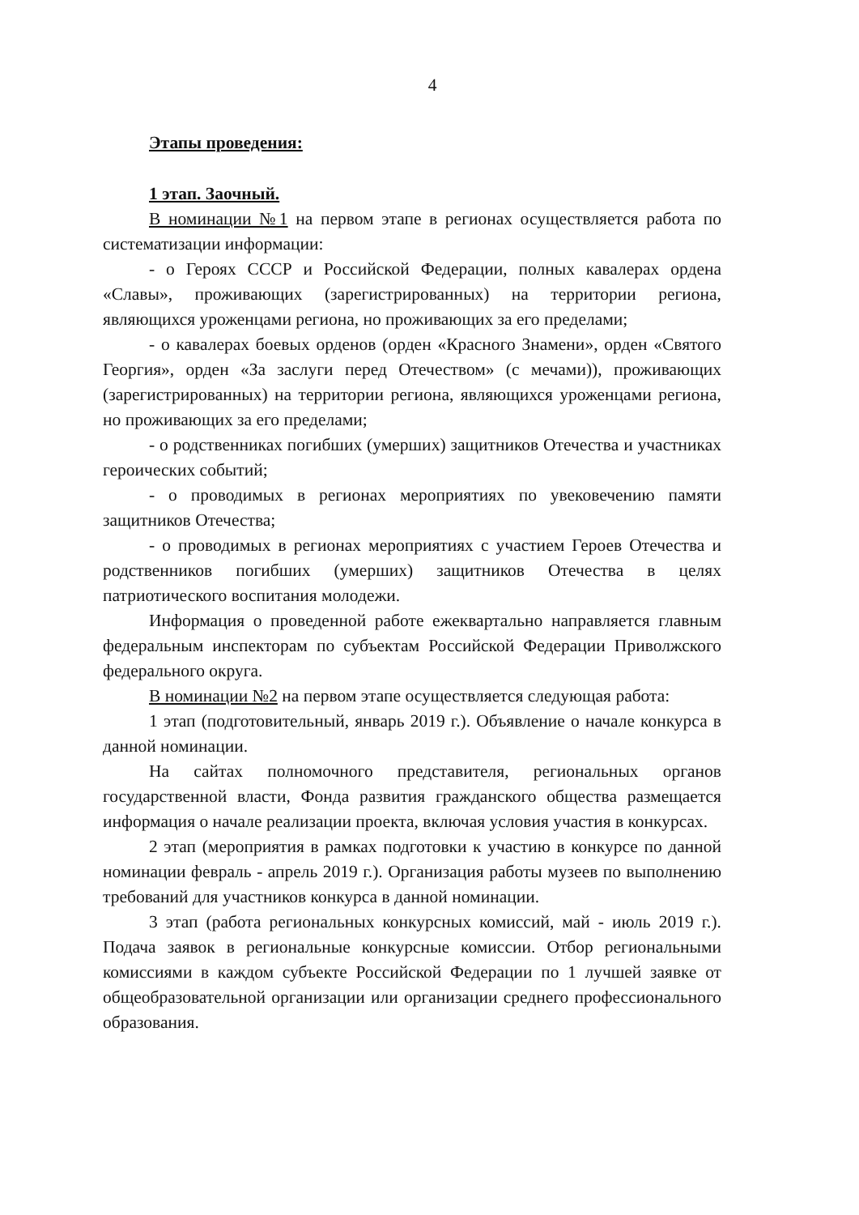4
Этапы проведения:
1 этап. Заочный.
В номинации №1 на первом этапе в регионах осуществляется работа по систематизации информации:
- о Героях СССР и Российской Федерации, полных кавалерах ордена «Славы», проживающих (зарегистрированных) на территории региона, являющихся уроженцами региона, но проживающих за его пределами;
- о кавалерах боевых орденов (орден «Красного Знамени», орден «Святого Георгия», орден «За заслуги перед Отечеством» (с мечами)), проживающих (зарегистрированных) на территории региона, являющихся уроженцами региона, но проживающих за его пределами;
- о родственниках погибших (умерших) защитников Отечества и участниках героических событий;
- о проводимых в регионах мероприятиях по увековечению памяти защитников Отечества;
- о проводимых в регионах мероприятиях с участием Героев Отечества и родственников погибших (умерших) защитников Отечества в целях патриотического воспитания молодежи.
Информация о проведенной работе ежеквартально направляется главным федеральным инспекторам по субъектам Российской Федерации Приволжского федерального округа.
В номинации №2 на первом этапе осуществляется следующая работа:
1 этап (подготовительный, январь 2019 г.). Объявление о начале конкурса в данной номинации.
На сайтах полномочного представителя, региональных органов государственной власти, Фонда развития гражданского общества размещается информация о начале реализации проекта, включая условия участия в конкурсах.
2 этап (мероприятия в рамках подготовки к участию в конкурсе по данной номинации февраль - апрель 2019 г.). Организация работы музеев по выполнению требований для участников конкурса в данной номинации.
3 этап (работа региональных конкурсных комиссий, май - июль 2019 г.). Подача заявок в региональные конкурсные комиссии. Отбор региональными комиссиями в каждом субъекте Российской Федерации по 1 лучшей заявке от общеобразовательной организации или организации среднего профессионального образования.